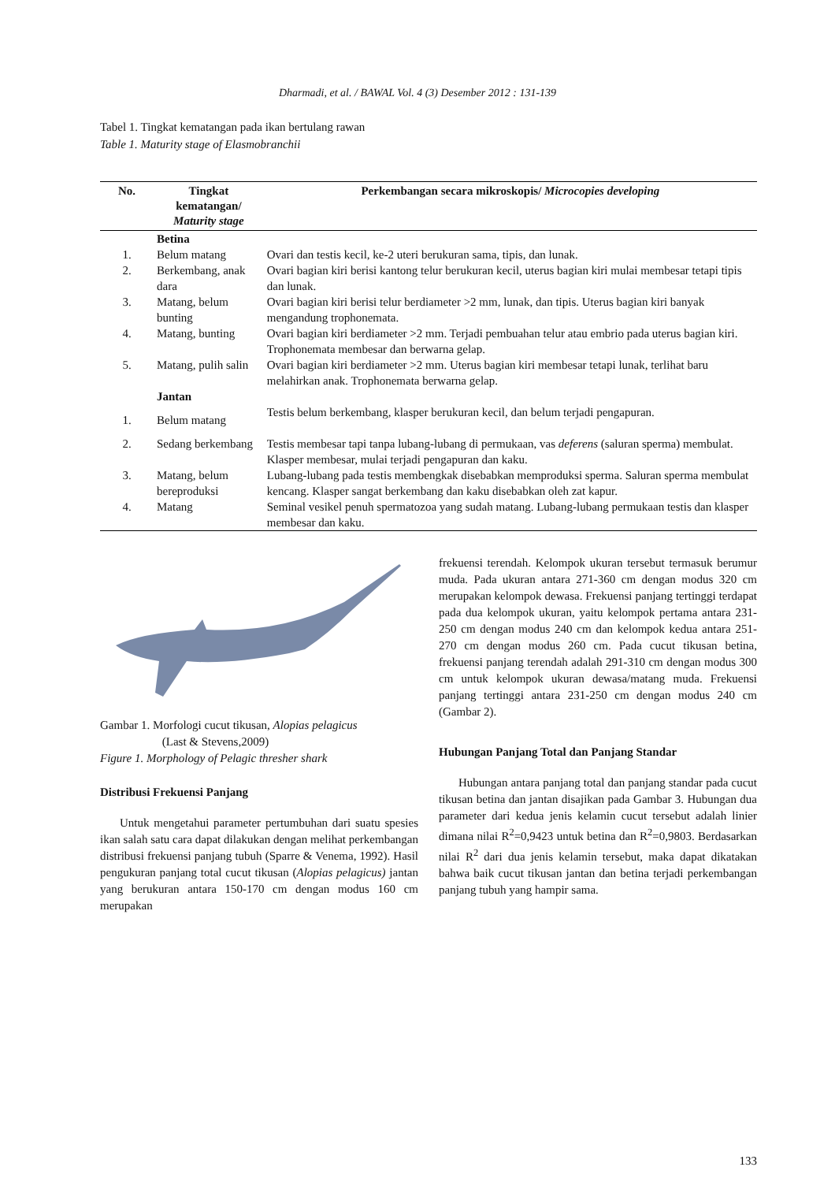Dharmadi, et al. / BAWAL Vol. 4 (3) Desember 2012 : 131-139
Tabel 1. Tingkat kematangan pada ikan bertulang rawan
Table 1. Maturity stage of Elasmobranchii
| No. | Tingkat kematangan/ Maturity stage | Perkembangan secara mikroskopis/ Microcopies developing |
| --- | --- | --- |
| | Betina | |
| 1. | Belum matang | Ovari dan testis kecil, ke-2 uteri berukuran sama, tipis, dan lunak. |
| 2. | Berkembang, anak dara | Ovari bagian kiri berisi kantong telur berukuran kecil, uterus bagian kiri mulai membesar tetapi tipis dan lunak. |
| 3. | Matang, belum bunting | Ovari bagian kiri berisi telur berdiameter >2 mm, lunak, dan tipis. Uterus bagian kiri banyak mengandung trophonemata. |
| 4. | Matang, bunting | Ovari bagian kiri berdiameter >2 mm. Terjadi pembuahan telur atau embrio pada uterus bagian kiri. Trophonemata membesar dan berwarna gelap. |
| 5. | Matang, pulih salin | Ovari bagian kiri berdiameter >2 mm. Uterus bagian kiri membesar tetapi lunak, terlihat baru melahirkan anak. Trophonemata berwarna gelap. |
| | Jantan | |
| 1. | Belum matang | Testis belum berkembang, klasper berukuran kecil, dan belum terjadi pengapuran. |
| 2. | Sedang berkembang | Testis membesar tapi tanpa lubang-lubang di permukaan, vas deferens (saluran sperma) membulat. Klasper membesar, mulai terjadi pengapuran dan kaku. |
| 3. | Matang, belum bereproduksi | Lubang-lubang pada testis membengkak disebabkan memproduksi sperma. Saluran sperma membulat kencang. Klasper sangat berkembang dan kaku disebabkan oleh zat kapur. |
| 4. | Matang | Seminal vesikel penuh spermatozoa yang sudah matang. Lubang-lubang permukaan testis dan klasper membesar dan kaku. |
Gambar 1. Morfologi cucut tikusan, Alopias pelagicus
(Last & Stevens,2009)
Figure 1. Morphology of Pelagic thresher shark
Distribusi Frekuensi Panjang
Untuk mengetahui parameter pertumbuhan dari suatu spesies ikan salah satu cara dapat dilakukan dengan melihat perkembangan distribusi frekuensi panjang tubuh (Sparre & Venema, 1992). Hasil pengukuran panjang total cucut tikusan (Alopias pelagicus) jantan yang berukuran antara 150-170 cm dengan modus 160 cm merupakan
frekuensi terendah. Kelompok ukuran tersebut termasuk berumur muda. Pada ukuran antara 271-360 cm dengan modus 320 cm merupakan kelompok dewasa. Frekuensi panjang tertinggi terdapat pada dua kelompok ukuran, yaitu kelompok pertama antara 231-250 cm dengan modus 240 cm dan kelompok kedua antara 251-270 cm dengan modus 260 cm. Pada cucut tikusan betina, frekuensi panjang terendah adalah 291-310 cm dengan modus 300 cm untuk kelompok ukuran dewasa/matang muda. Frekuensi panjang tertinggi antara 231-250 cm dengan modus 240 cm (Gambar 2).
Hubungan Panjang Total dan Panjang Standar
Hubungan antara panjang total dan panjang standar pada cucut tikusan betina dan jantan disajikan pada Gambar 3. Hubungan dua parameter dari kedua jenis kelamin cucut tersebut adalah linier dimana nilai R<sup>2</sup>=0,9423 untuk betina dan R<sup>2</sup>=0,9803. Berdasarkan nilai R<sup>2</sup> dari dua jenis kelamin tersebut, maka dapat dikatakan bahwa baik cucut tikusan jantan dan betina terjadi perkembangan panjang tubuh yang hampir sama.
133